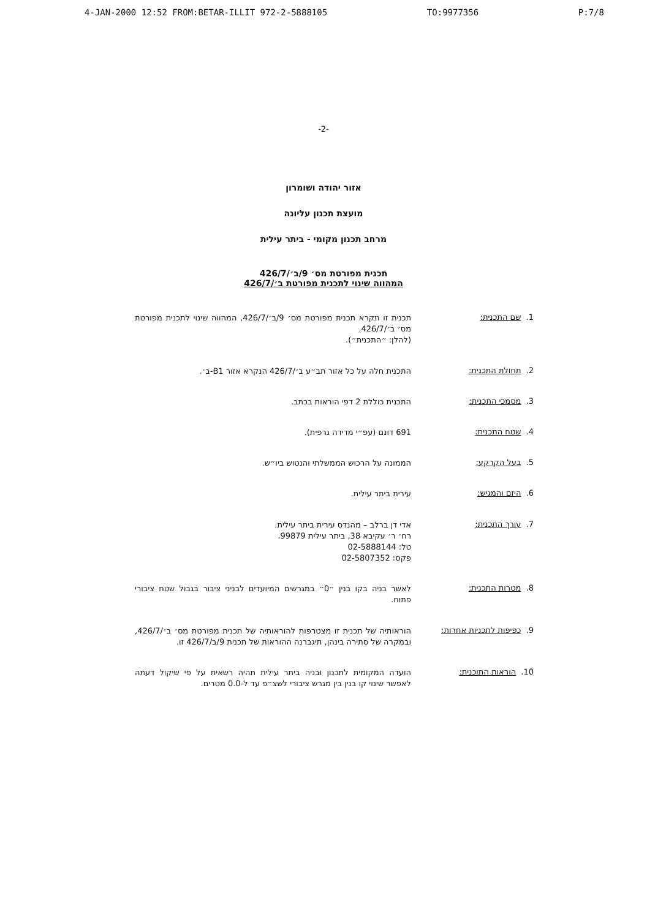4-JAN-2000 12:52 FROM:BETAR-ILLIT 972-2-5888105 TO:9977356 P:7/8
-2-
אזור יהודה ושומרון
מועצת תכנון עליונה
מרחב תכנון מקומי - ביתר עילית
תכנית מפורטת מס׳ 9/ב׳/426/7
המהווה שינוי לתכנית מפורטת ב׳/426/7
1. שם התכנית:
תכנית זו תקרא תכנית מפורטת מס׳ 9/ב׳/426/7, המהווה שינוי לתכנית מפורטת מס׳ ב׳/426/7.
(להלן: ״התכנית״).
2. תחולת התכנית:
התכנית חלה על כל אזור תב״ע ב׳/426/7 הנקרא אזור B1-ב׳.
3. מסמכי התכנית:
התכנית כוללת 2 דפי הוראות בכתב.
4. שטח התכנית:
691 דונם (עפ״י מדידה גרפית).
5. בעל הקרקע:
הממונה על הרכוש הממשלתי והנטוש ביו״ש.
6. היזם והמגיש:
עירית ביתר עילית.
7. עורך התכנית:
אדי דן ברלב – מהנדס עירית ביתר עילית.
רח׳ ר׳ עקיבא 38, ביתר עילית 99879.
טל: 02-5888144
פקס: 02-5807352
8. מטרות התכנית:
לאשר בניה בקו בנין ״0״ במגרשים המיועדים לבניני ציבור בגבול שטח ציבורי פתוח.
9. כפיפות לתכניות אחרות:
הוראותיה של תכנית זו מצטרפות להוראותיה של תכנית מפורטת מס׳ ב׳/426/7, ובמקרה של סתירה בינהן, תיגברנה ההוראות של תכנית 9/ב/426/7 זו.
10. הוראות התוכנית:
הועדה המקומית לתכנון ובניה ביתר עילית תהיה רשאית על פי שיקול דעתה לאפשר שינוי קו בנין בין מגרש ציבורי לשצ״פ עד ל-0.0 מטרים.